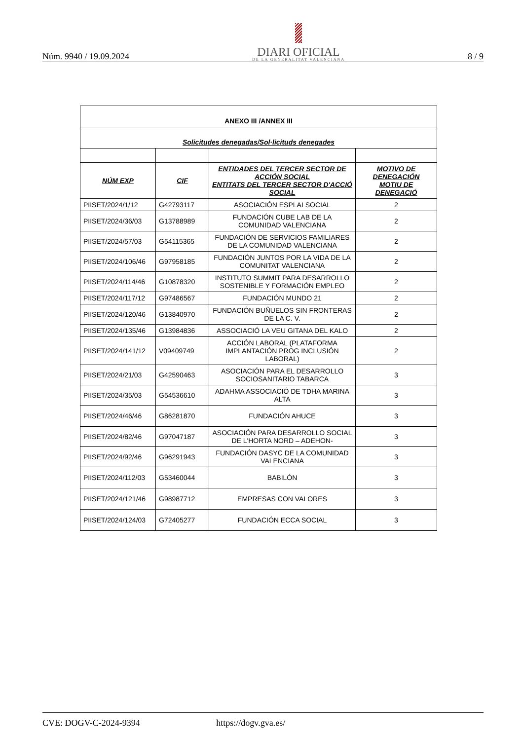Núm. 9940 / 19.09.2024
DIARI OFICIAL
DE LA GENERALITAT VALENCIANA
8 / 9
| ANEXO III /ANNEX III | | | |
| Solicitudes denegadas/Sol·licituds denegades | | | |
| NÚM EXP | CIF | ENTIDADES DEL TERCER SECTOR DE ACCIÓN SOCIAL ENTITATS DEL TERCER SECTOR D'ACCIÓ SOCIAL | MOTIVO DE DENEGACIÓN MOTIU DE DENEGACIÓ |
| PIISET/2024/1/12 | G42793117 | ASOCIACIÓN ESPLAI SOCIAL | 2 |
| PIISET/2024/36/03 | G13788989 | FUNDACIÓN CUBE LAB DE LA COMUNIDAD VALENCIANA | 2 |
| PIISET/2024/57/03 | G54115365 | FUNDACIÓN DE SERVICIOS FAMILIARES DE LA COMUNIDAD VALENCIANA | 2 |
| PIISET/2024/106/46 | G97958185 | FUNDACIÓN JUNTOS POR LA VIDA DE LA COMUNITAT VALENCIANA | 2 |
| PIISET/2024/114/46 | G10878320 | INSTITUTO SUMMIT PARA DESARROLLO SOSTENIBLE Y FORMACIÓN EMPLEO | 2 |
| PIISET/2024/117/12 | G97486567 | FUNDACIÓN MUNDO 21 | 2 |
| PIISET/2024/120/46 | G13840970 | FUNDACIÓN BUÑUELOS SIN FRONTERAS DE LA C. V. | 2 |
| PIISET/2024/135/46 | G13984836 | ASSOCIACIÓ LA VEU GITANA DEL KALO | 2 |
| PIISET/2024/141/12 | V09409749 | ACCIÓN LABORAL (PLATAFORMA IMPLANTACIÓN PROG INCLUSIÓN LABORAL) | 2 |
| PIISET/2024/21/03 | G42590463 | ASOCIACIÓN PARA EL DESARROLLO SOCIOSANITARIO TABARCA | 3 |
| PIISET/2024/35/03 | G54536610 | ADAHMA ASSOCIACIÓ DE TDHA MARINA ALTA | 3 |
| PIISET/2024/46/46 | G86281870 | FUNDACIÓN AHUCE | 3 |
| PIISET/2024/82/46 | G97047187 | ASOCIACIÓN PARA DESARROLLO SOCIAL DE L'HORTA NORD – ADEHON- | 3 |
| PIISET/2024/92/46 | G96291943 | FUNDACIÓN DASYC DE LA COMUNIDAD VALENCIANA | 3 |
| PIISET/2024/112/03 | G53460044 | BABILÓN | 3 |
| PIISET/2024/121/46 | G98987712 | EMPRESAS CON VALORES | 3 |
| PIISET/2024/124/03 | G72405277 | FUNDACIÓN ECCA SOCIAL | 3 |
CVE: DOGV-C-2024-9394 https://dogv.gva.es/